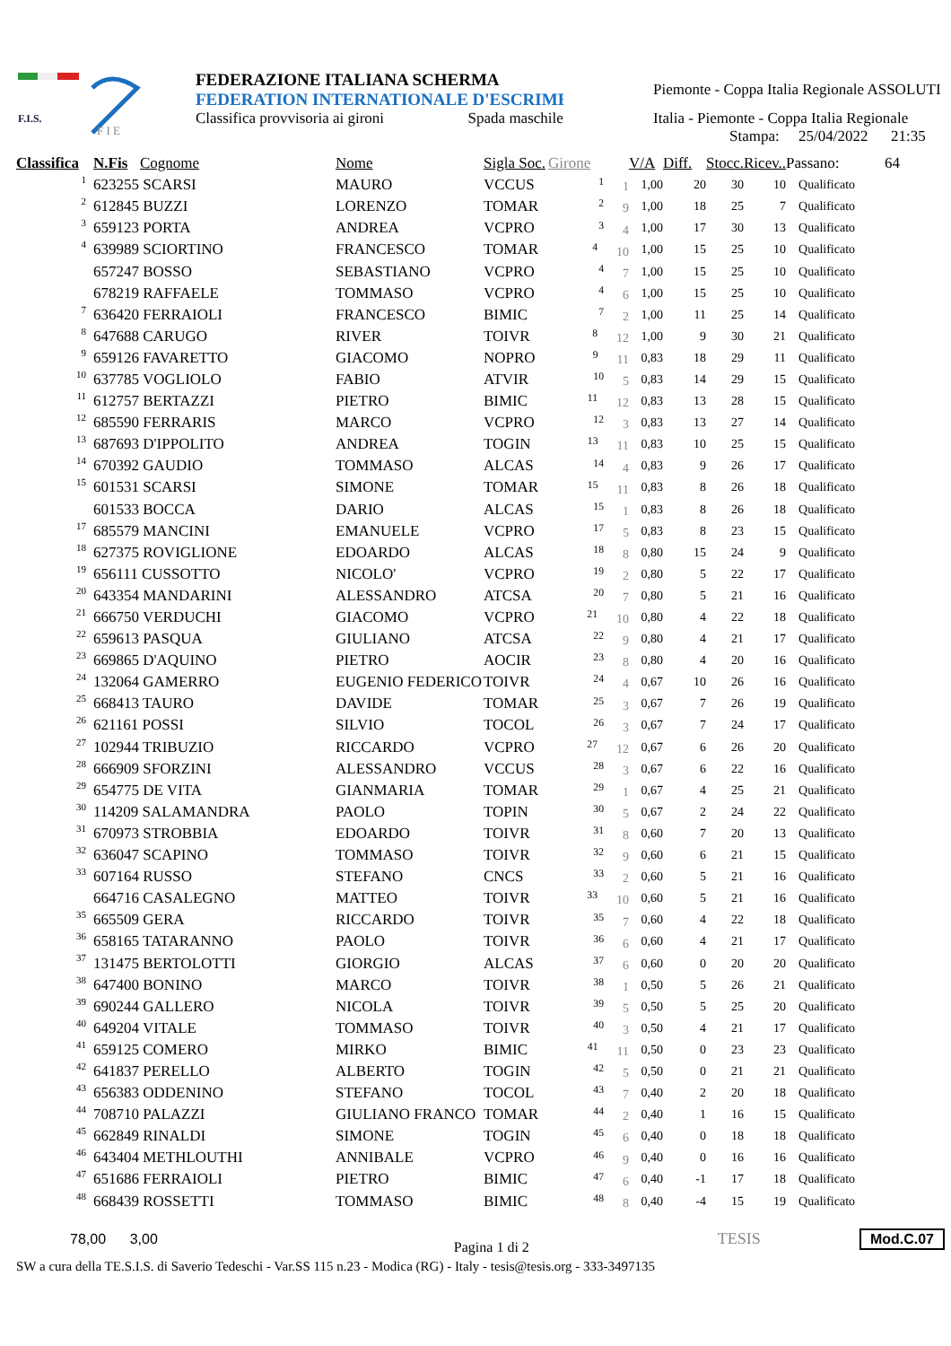F.I.S.
F I E
FEDERAZIONE ITALIANA SCHERMA
FEDERATION INTERNATIONALE D'ESCRIME
Classifica provvisoria ai gironi Spada maschile
Piemonte - Coppa Italia Regionale ASSOLUTI
Italia - Piemonte - Coppa Italia Regionale
Stampa: 25/04/2022 21:35
| Classifica | N.Fis | Cognome | Nome | Sigla Soc. | Girone | V/A | Diff. | Stocc. | Ricev.. | Passano: | 64 |
| --- | --- | --- | --- | --- | --- | --- | --- | --- | --- | --- | --- |
| 1 | 623255 SCARSI | | MAURO | VCCUS | <sup>1</sup> 1 | 1,00 | 20 | 30 | 10 | Qualificato | |
| 2 | 612845 BUZZI | | LORENZO | TOMAR | <sup>2</sup> 9 | 1,00 | 18 | 25 | 7 | Qualificato | |
| 3 | 659123 PORTA | | ANDREA | VCPRO | <sup>3</sup> 4 | 1,00 | 17 | 30 | 13 | Qualificato | |
| 4 | 639989 SCIORTINO | | FRANCESCO | TOMAR | <sup>4</sup> 10 | 1,00 | 15 | 25 | 10 | Qualificato | |
| | 657247 BOSSO | | SEBASTIANO | VCPRO | <sup>4</sup> 7 | 1,00 | 15 | 25 | 10 | Qualificato | |
| | 678219 RAFFAELE | | TOMMASO | VCPRO | <sup>4</sup> 6 | 1,00 | 15 | 25 | 10 | Qualificato | |
| 7 | 636420 FERRAIOLI | | FRANCESCO | BIMIC | <sup>7</sup> 2 | 1,00 | 11 | 25 | 14 | Qualificato | |
| 8 | 647688 CARUGO | | RIVER | TOIVR | <sup>8</sup> 12 | 1,00 | 9 | 30 | 21 | Qualificato | |
| 9 | 659126 FAVARETTO | | GIACOMO | NOPRO | <sup>9</sup> 11 | 0,83 | 18 | 29 | 11 | Qualificato | |
| 10 | 637785 VOGLIOLO | | FABIO | ATVIR | <sup>10</sup> 5 | 0,83 | 14 | 29 | 15 | Qualificato | |
| 11 | 612757 BERTAZZI | | PIETRO | BIMIC | <sup>11</sup> 12 | 0,83 | 13 | 28 | 15 | Qualificato | |
| 12 | 685590 FERRARIS | | MARCO | VCPRO | <sup>12</sup> 3 | 0,83 | 13 | 27 | 14 | Qualificato | |
| 13 | 687693 D'IPPOLITO | | ANDREA | TOGIN | <sup>13</sup> 11 | 0,83 | 10 | 25 | 15 | Qualificato | |
| 14 | 670392 GAUDIO | | TOMMASO | ALCAS | <sup>14</sup> 4 | 0,83 | 9 | 26 | 17 | Qualificato | |
| 15 | 601531 SCARSI | | SIMONE | TOMAR | <sup>15</sup> 11 | 0,83 | 8 | 26 | 18 | Qualificato | |
| | 601533 BOCCA | | DARIO | ALCAS | <sup>15</sup> 1 | 0,83 | 8 | 26 | 18 | Qualificato | |
| 17 | 685579 MANCINI | | EMANUELE | VCPRO | <sup>17</sup> 5 | 0,83 | 8 | 23 | 15 | Qualificato | |
| 18 | 627375 ROVIGLIONE | | EDOARDO | ALCAS | <sup>18</sup> 8 | 0,80 | 15 | 24 | 9 | Qualificato | |
| 19 | 656111 CUSSOTTO | | NICOLO' | VCPRO | <sup>19</sup> 2 | 0,80 | 5 | 22 | 17 | Qualificato | |
| 20 | 643354 MANDARINI | | ALESSANDRO | ATCSA | <sup>20</sup> 7 | 0,80 | 5 | 21 | 16 | Qualificato | |
| 21 | 666750 VERDUCHI | | GIACOMO | VCPRO | <sup>21</sup> 10 | 0,80 | 4 | 22 | 18 | Qualificato | |
| 22 | 659613 PASQUA | | GIULIANO | ATCSA | <sup>22</sup> 9 | 0,80 | 4 | 21 | 17 | Qualificato | |
| 23 | 669865 D'AQUINO | | PIETRO | AOCIR | <sup>23</sup> 8 | 0,80 | 4 | 20 | 16 | Qualificato | |
| 24 | 132064 GAMERRO | | EUGENIO FEDERICO | TOIVR | <sup>24</sup> 4 | 0,67 | 10 | 26 | 16 | Qualificato | |
| 25 | 668413 TAURO | | DAVIDE | TOMAR | <sup>25</sup> 3 | 0,67 | 7 | 26 | 19 | Qualificato | |
| 26 | 621161 POSSI | | SILVIO | TOCOL | <sup>26</sup> 3 | 0,67 | 7 | 24 | 17 | Qualificato | |
| 27 | 102944 TRIBUZIO | | RICCARDO | VCPRO | <sup>27</sup> 12 | 0,67 | 6 | 26 | 20 | Qualificato | |
| 28 | 666909 SFORZINI | | ALESSANDRO | VCCUS | <sup>28</sup> 3 | 0,67 | 6 | 22 | 16 | Qualificato | |
| 29 | 654775 DE VITA | | GIANMARIA | TOMAR | <sup>29</sup> 1 | 0,67 | 4 | 25 | 21 | Qualificato | |
| 30 | 114209 SALAMANDRA | | PAOLO | TOPIN | <sup>30</sup> 5 | 0,67 | 2 | 24 | 22 | Qualificato | |
| 31 | 670973 STROBBIA | | EDOARDO | TOIVR | <sup>31</sup> 8 | 0,60 | 7 | 20 | 13 | Qualificato | |
| 32 | 636047 SCAPINO | | TOMMASO | TOIVR | <sup>32</sup> 9 | 0,60 | 6 | 21 | 15 | Qualificato | |
| 33 | 607164 RUSSO | | STEFANO | CNCS | <sup>33</sup> 2 | 0,60 | 5 | 21 | 16 | Qualificato | |
| | 664716 CASALEGNO | | MATTEO | TOIVR | <sup>33</sup> 10 | 0,60 | 5 | 21 | 16 | Qualificato | |
| 35 | 665509 GERA | | RICCARDO | TOIVR | <sup>35</sup> 7 | 0,60 | 4 | 22 | 18 | Qualificato | |
| 36 | 658165 TATARANNO | | PAOLO | TOIVR | <sup>36</sup> 6 | 0,60 | 4 | 21 | 17 | Qualificato | |
| 37 | 131475 BERTOLOTTI | | GIORGIO | ALCAS | <sup>37</sup> 6 | 0,60 | 0 | 20 | 20 | Qualificato | |
| 38 | 647400 BONINO | | MARCO | TOIVR | <sup>38</sup> 1 | 0,50 | 5 | 26 | 21 | Qualificato | |
| 39 | 690244 GALLERO | | NICOLA | TOIVR | <sup>39</sup> 5 | 0,50 | 5 | 25 | 20 | Qualificato | |
| 40 | 649204 VITALE | | TOMMASO | TOIVR | <sup>40</sup> 3 | 0,50 | 4 | 21 | 17 | Qualificato | |
| 41 | 659125 COMERO | | MIRKO | BIMIC | <sup>41</sup> 11 | 0,50 | 0 | 23 | 23 | Qualificato | |
| 42 | 641837 PERELLO | | ALBERTO | TOGIN | <sup>42</sup> 5 | 0,50 | 0 | 21 | 21 | Qualificato | |
| 43 | 656383 ODDENINO | | STEFANO | TOCOL | <sup>43</sup> 7 | 0,40 | 2 | 20 | 18 | Qualificato | |
| 44 | 708710 PALAZZI | | GIULIANO FRANCO | TOMAR | <sup>44</sup> 2 | 0,40 | 1 | 16 | 15 | Qualificato | |
| 45 | 662849 RINALDI | | SIMONE | TOGIN | <sup>45</sup> 6 | 0,40 | 0 | 18 | 18 | Qualificato | |
| 46 | 643404 METHLOUTHI | | ANNIBALE | VCPRO | <sup>46</sup> 9 | 0,40 | 0 | 16 | 16 | Qualificato | |
| 47 | 651686 FERRAIOLI | | PIETRO | BIMIC | <sup>47</sup> 6 | 0,40 | -1 | 17 | 18 | Qualificato | |
| 48 | 668439 ROSSETTI | | TOMMASO | BIMIC | <sup>48</sup> 8 | 0,40 | -4 | 15 | 19 | Qualificato | |
78,00 3,00 Pagina 1 di 2 TESIS Mod.C.07
SW a cura della TE.S.I.S. di Saverio Tedeschi - Var.SS 115 n.23 - Modica (RG) - Italy - tesis@tesis.org - 333-3497135